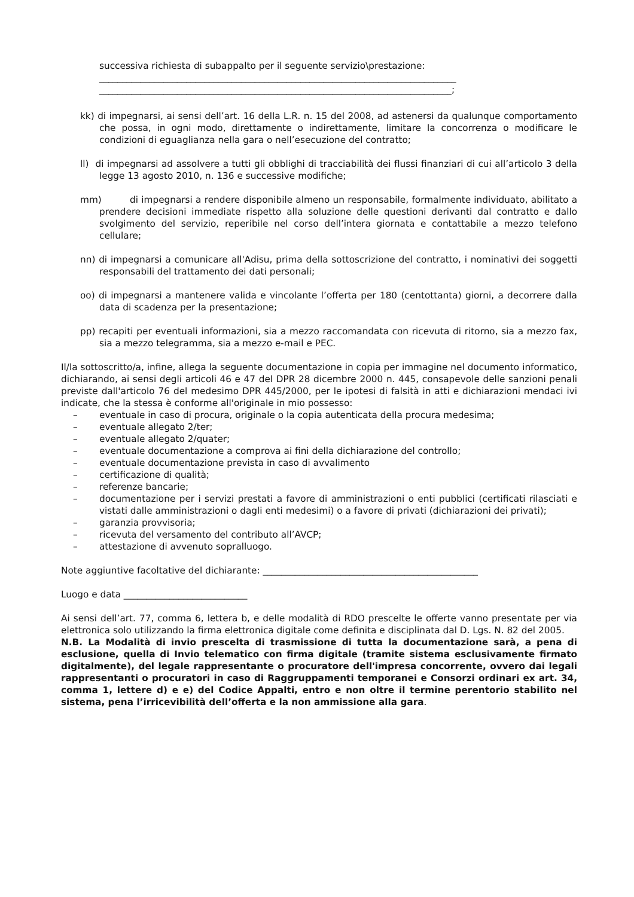successiva richiesta di subappalto per il seguente servizio\prestazione:
______________________________________________________________________________
_____________________________________________________________________________;
kk) di impegnarsi, ai sensi dell’art. 16 della L.R. n. 15 del 2008, ad astenersi da qualunque comportamento che possa, in ogni modo, direttamente o indirettamente, limitare la concorrenza o modificare le condizioni di eguaglianza nella gara o nell’esecuzione del contratto;
ll) di impegnarsi ad assolvere a tutti gli obblighi di tracciabilità dei flussi finanziari di cui all’articolo 3 della legge 13 agosto 2010, n. 136 e successive modifiche;
mm) di impegnarsi a rendere disponibile almeno un responsabile, formalmente individuato, abilitato a prendere decisioni immediate rispetto alla soluzione delle questioni derivanti dal contratto e dallo svolgimento del servizio, reperibile nel corso dell’intera giornata e contattabile a mezzo telefono cellulare;
nn) di impegnarsi a comunicare all'Adisu, prima della sottoscrizione del contratto, i nominativi dei soggetti responsabili del trattamento dei dati personali;
oo) di impegnarsi a mantenere valida e vincolante l’offerta per 180 (centottanta) giorni, a decorrere dalla data di scadenza per la presentazione;
pp) recapiti per eventuali informazioni, sia a mezzo raccomandata con ricevuta di ritorno, sia a mezzo fax, sia a mezzo telegramma, sia a mezzo e-mail e PEC.
Il/la sottoscritto/a, infine, allega la seguente documentazione in copia per immagine nel documento informatico, dichiarando, ai sensi degli articoli 46 e 47 del DPR 28 dicembre 2000 n. 445, consapevole delle sanzioni penali previste dall'articolo 76 del medesimo DPR 445/2000, per le ipotesi di falsità in atti e dichiarazioni mendaci ivi indicate, che la stessa è conforme all'originale in mio possesso:
– eventuale in caso di procura, originale o la copia autenticata della procura medesima;
– eventuale allegato 2/ter;
– eventuale allegato 2/quater;
– eventuale documentazione a comprova ai fini della dichiarazione del controllo;
– eventuale documentazione prevista in caso di avvalimento
– certificazione di qualità;
– referenze bancarie;
– documentazione per i servizi prestati a favore di amministrazioni o enti pubblici (certificati rilasciati e vistati dalle amministrazioni o dagli enti medesimi) o a favore di privati (dichiarazioni dei privati);
– garanzia provvisoria;
– ricevuta del versamento del contributo all’AVCP;
– attestazione di avvenuto sopralluogo.
Note aggiuntive facoltative del dichiarante: _______________________________________________
Luogo e data ___________________________
Ai sensi dell’art. 77, comma 6, lettera b, e delle modalità di RDO prescelte le offerte vanno presentate per via elettronica solo utilizzando la firma elettronica digitale come definita e disciplinata dal D. Lgs. N. 82 del 2005.
N.B. La Modalità di invio prescelta di trasmissione di tutta la documentazione sarà, a pena di esclusione, quella di Invio telematico con firma digitale (tramite sistema esclusivamente firmato digitalmente), del legale rappresentante o procuratore dell'impresa concorrente, ovvero dai legali rappresentanti o procuratori in caso di Raggruppamenti temporanei e Consorzi ordinari ex art. 34, comma 1, lettere d) e e) del Codice Appalti, entro e non oltre il termine perentorio stabilito nel sistema, pena l’irricevibilità dell’offerta e la non ammissione alla gara.